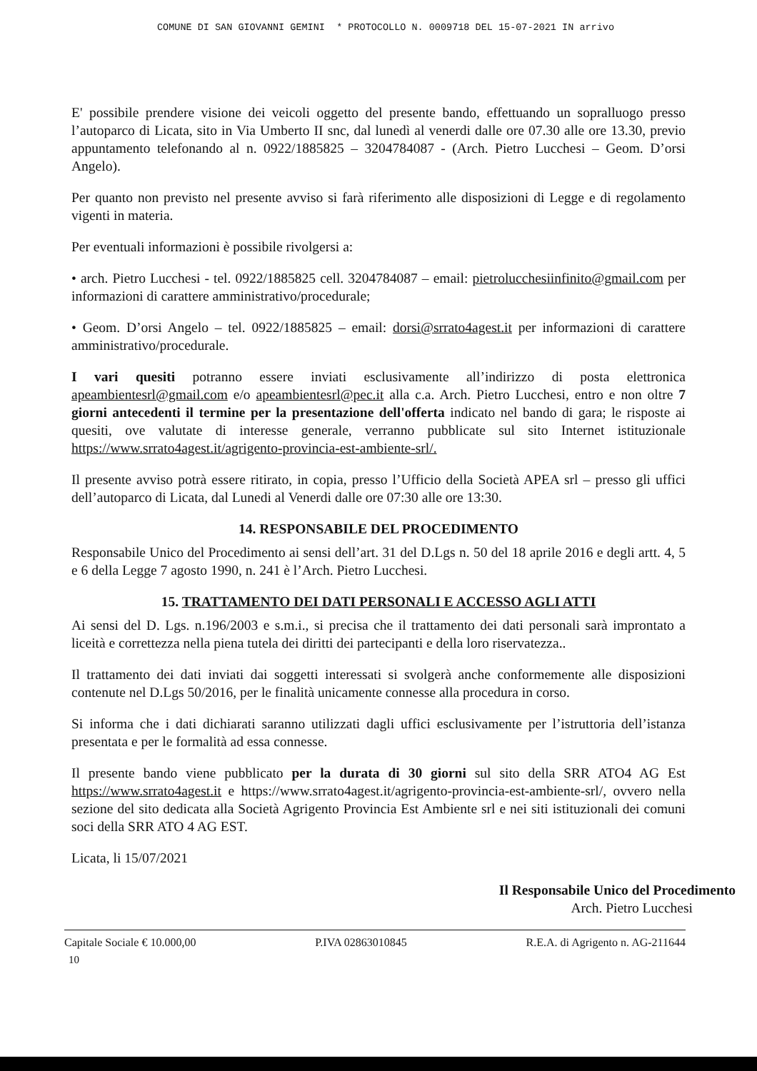COMUNE DI SAN GIOVANNI GEMINI * PROTOCOLLO N. 0009718 DEL 15-07-2021 IN arrivo
E' possibile prendere visione dei veicoli oggetto del presente bando, effettuando un sopralluogo presso l’autoparco di Licata, sito in Via Umberto II snc, dal lunedì al venerdi dalle ore 07.30 alle ore 13.30, previo appuntamento telefonando al n. 0922/1885825 – 3204784087 - (Arch. Pietro Lucchesi – Geom. D’orsi Angelo).
Per quanto non previsto nel presente avviso si farà riferimento alle disposizioni di Legge e di regolamento vigenti in materia.
Per eventuali informazioni è possibile rivolgersi a:
• arch. Pietro Lucchesi - tel. 0922/1885825 cell. 3204784087 – email: pietrolucchesiinfinito@gmail.com per informazioni di carattere amministrativo/procedurale;
• Geom. D’orsi Angelo – tel. 0922/1885825 – email: dorsi@srrato4agest.it per informazioni di carattere amministrativo/procedurale.
I vari quesiti potranno essere inviati esclusivamente all’indirizzo di posta elettronica apeambientesrl@gmail.com e/o apeambientesrl@pec.it alla c.a. Arch. Pietro Lucchesi, entro e non oltre 7 giorni antecedenti il termine per la presentazione dell'offerta indicato nel bando di gara; le risposte ai quesiti, ove valutate di interesse generale, verranno pubblicate sul sito Internet istituzionale https://www.srrato4agest.it/agrigento-provincia-est-ambiente-srl/.
Il presente avviso potrà essere ritirato, in copia, presso l’Ufficio della Società APEA srl – presso gli uffici dell’autoparco di Licata, dal Lunedi al Venerdi dalle ore 07:30 alle ore 13:30.
14. RESPONSABILE DEL PROCEDIMENTO
Responsabile Unico del Procedimento ai sensi dell’art. 31 del D.Lgs n. 50 del 18 aprile 2016 e degli artt. 4, 5 e 6 della Legge 7 agosto 1990, n. 241 è l’Arch. Pietro Lucchesi.
15. TRATTAMENTO DEI DATI PERSONALI E ACCESSO AGLI ATTI
Ai sensi del D. Lgs. n.196/2003 e s.m.i., si precisa che il trattamento dei dati personali sarà improntato a liceità e correttezza nella piena tutela dei diritti dei partecipanti e della loro riservatezza..
Il trattamento dei dati inviati dai soggetti interessati si svolgerà anche conformemente alle disposizioni contenute nel D.Lgs 50/2016, per le finalità unicamente connesse alla procedura in corso.
Si informa che i dati dichiarati saranno utilizzati dagli uffici esclusivamente per l’istruttoria dell’istanza presentata e per le formalità ad essa connesse.
Il presente bando viene pubblicato per la durata di 30 giorni sul sito della SRR ATO4 AG Est https://www.srrato4agest.it e https://www.srrato4agest.it/agrigento-provincia-est-ambiente-srl/, ovvero nella sezione del sito dedicata alla Società Agrigento Provincia Est Ambiente srl e nei siti istituzionali dei comuni soci della SRR ATO 4 AG EST.
Licata, li 15/07/2021
Il Responsabile Unico del Procedimento
Arch. Pietro Lucchesi
Capitale Sociale € 10.000,00 P.IVA 02863010845 R.E.A. di Agrigento n. AG-211644
10